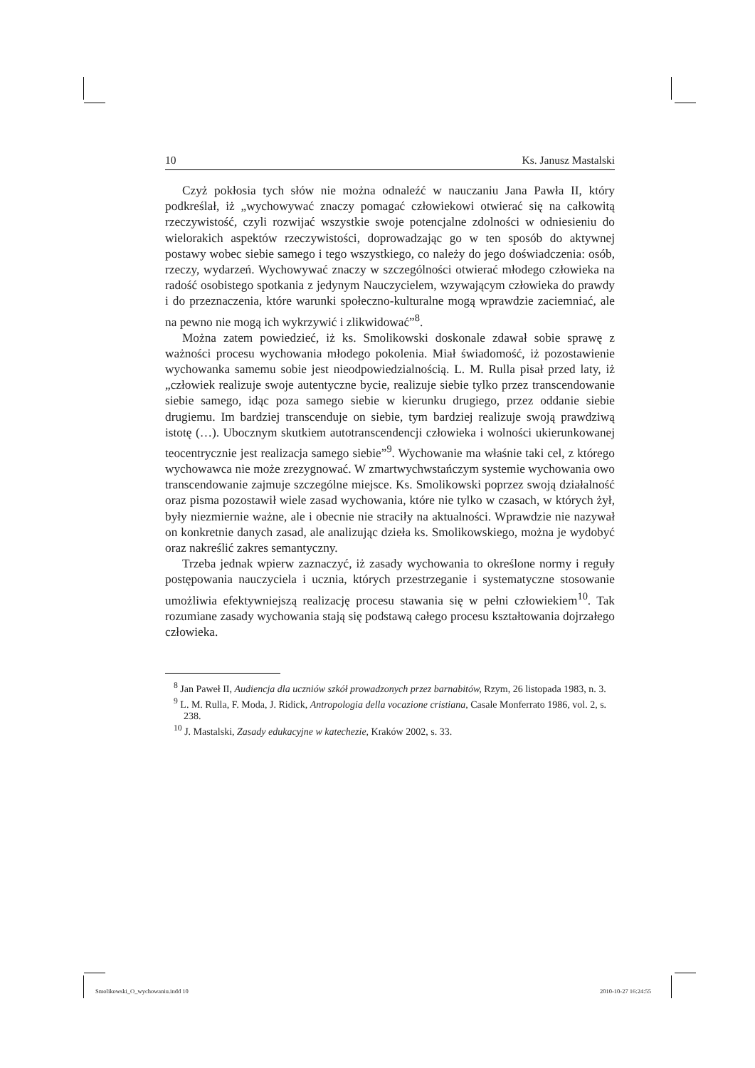10 Ks. Janusz Mastalski
Czyż pokłosia tych słów nie można odnaleźć w nauczaniu Jana Pawła II, który podkreślał, iż „wychowywać znaczy pomagać człowiekowi otwierać się na całkowitą rzeczywistość, czyli rozwijać wszystkie swoje potencjalne zdolności w odniesieniu do wielorakich aspektów rzeczywistości, doprowadzając go w ten sposób do aktywnej postawy wobec siebie samego i tego wszystkiego, co należy do jego doświadczenia: osób, rzeczy, wydarzeń. Wychowywać znaczy w szczególności otwierać młodego człowieka na radość osobistego spotkania z jedynym Nauczycielem, wzywającym człowieka do prawdy i do przeznaczenia, które warunki społeczno-kulturalne mogą wprawdzie zaciemniać, ale na pewno nie mogą ich wykrzywić i zlikwidować”<sup>8</sup>.
Można zatem powiedzieć, iż ks. Smolikowski doskonale zdawał sobie sprawę z ważności procesu wychowania młodego pokolenia. Miał świadomość, iż pozostawienie wychowanka samemu sobie jest nieodpowiedzialnością. L. M. Rulla pisał przed laty, iż „człowiek realizuje swoje autentyczne bycie, realizuje siebie tylko przez transcendowanie siebie samego, idąc poza samego siebie w kierunku drugiego, przez oddanie siebie drugiemu. Im bardziej transcenduje on siebie, tym bardziej realizuje swoją prawdziwą istotę (…). Ubocznym skutkiem autotranscendencji człowieka i wolności ukierunkowanej teocentrycznie jest realizacja samego siebie”<sup>9</sup>. Wychowanie ma właśnie taki cel, z którego wychowawca nie może zrezygnować. W zmartwychwstańczym systemie wychowania owo transcendowanie zajmuje szczególne miejsce. Ks. Smolikowski poprzez swoją działalność oraz pisma pozostawił wiele zasad wychowania, które nie tylko w czasach, w których żył, były niezmiernie ważne, ale i obecnie nie straciły na aktualności. Wprawdzie nie nazywał on konkretnie danych zasad, ale analizując dzieła ks. Smolikowskiego, można je wydobyć oraz nakreślić zakres semantyczny.
Trzeba jednak wpierw zaznaczyć, iż zasady wychowania to określone normy i reguły postępowania nauczyciela i ucznia, których przestrzeganie i systematyczne stosowanie umożliwia efektywniejszą realizację procesu stawania się w pełni człowiekiem<sup>10</sup>. Tak rozumiane zasady wychowania stają się podstawą całego procesu kształtowania dojrzałego człowieka.
<sup>8</sup> Jan Paweł II, Audiencja dla uczniów szkół prowadzonych przez barnabitów, Rzym, 26 listopada 1983, n. 3.
<sup>9</sup> L. M. Rulla, F. Moda, J. Ridick, Antropologia della vocazione cristiana, Casale Monferrato 1986, vol. 2, s. 238.
<sup>10</sup> J. Mastalski, Zasady edukacyjne w katechezie, Kraków 2002, s. 33.
Smolikowski_O_wychowaniu.indd 10
2010-10-27 16:24:55